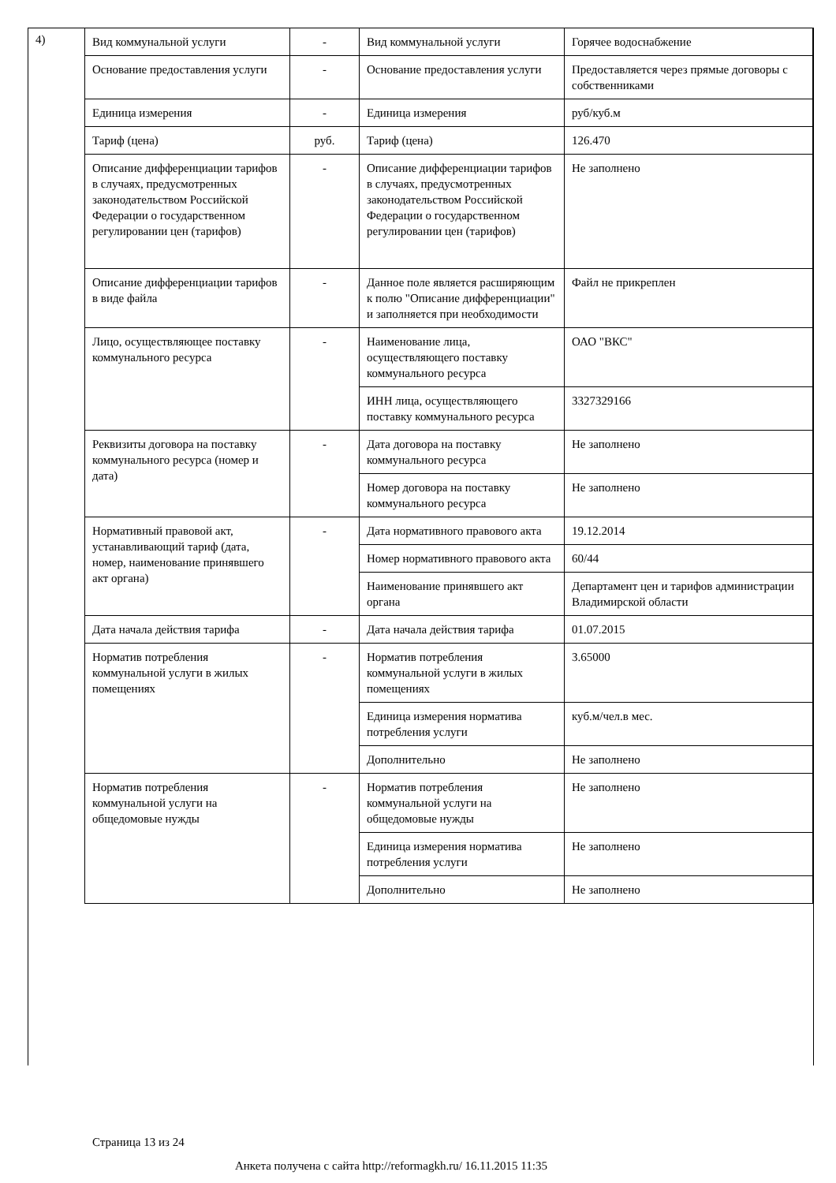4)
| Вид коммунальной услуги | - | Вид коммунальной услуги | Горячее водоснабжение |
| Основание предоставления услуги | - | Основание предоставления услуги | Предоставляется через прямые договоры с собственниками |
| Единица измерения | - | Единица измерения | руб/куб.м |
| Тариф (цена) | руб. | Тариф (цена) | 126.470 |
| Описание дифференциации тарифов в случаях, предусмотренных законодательством Российской Федерации о государственном регулировании цен (тарифов) | - | Описание дифференциации тарифов в случаях, предусмотренных законодательством Российской Федерации о государственном регулировании цен (тарифов) | Не заполнено |
| Описание дифференциации тарифов в виде файла | - | Данное поле является расширяющим к полю "Описание дифференциации" и заполняется при необходимости | Файл не прикреплен |
| Лицо, осуществляющее поставку коммунального ресурса | - | Наименование лица, осуществляющего поставку коммунального ресурса | ОАО "ВКС" |
| | | ИНН лица, осуществляющего поставку коммунального ресурса | 3327329166 |
| Реквизиты договора на поставку коммунального ресурса (номер и дата) | - | Дата договора на поставку коммунального ресурса | Не заполнено |
| | | Номер договора на поставку коммунального ресурса | Не заполнено |
| Нормативный правовой акт, устанавливающий тариф (дата, номер, наименование принявшего акт органа) | - | Дата нормативного правового акта | 19.12.2014 |
| | | Номер нормативного правового акта | 60/44 |
| | | Наименование принявшего акт органа | Департамент цен и тарифов администрации Владимирской области |
| Дата начала действия тарифа | - | Дата начала действия тарифа | 01.07.2015 |
| Норматив потребления коммунальной услуги в жилых помещениях | - | Норматив потребления коммунальной услуги в жилых помещениях | 3.65000 |
| | | Единица измерения норматива потребления услуги | куб.м/чел.в мес. |
| | | Дополнительно | Не заполнено |
| Норматив потребления коммунальной услуги на общедомовые нужды | - | Норматив потребления коммунальной услуги на общедомовые нужды | Не заполнено |
| | | Единица измерения норматива потребления услуги | Не заполнено |
| | | Дополнительно | Не заполнено |
Страница 13 из 24
Анкета получена с сайта http://reformagkh.ru/ 16.11.2015 11:35